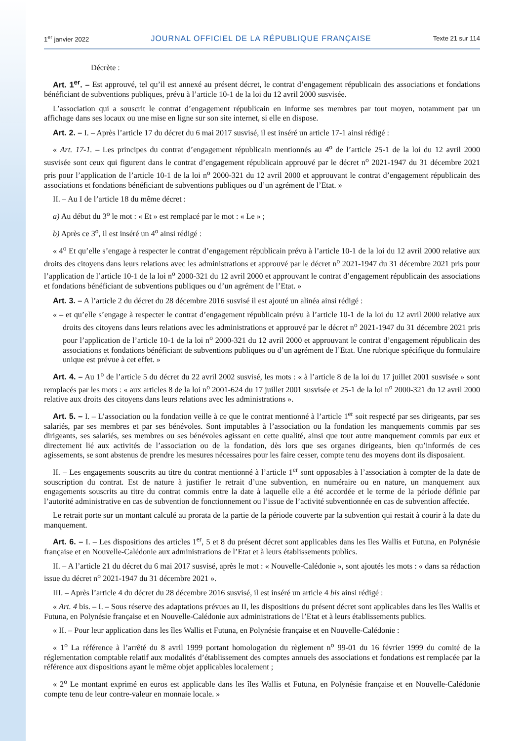1<sup>er</sup> janvier 2022 JOURNAL OFFICIEL DE LA RÉPUBLIQUE FRANÇAISE Texte 21 sur 114
Décrète :
Art. 1<sup>er</sup>. – Est approuvé, tel qu’il est annexé au présent décret, le contrat d’engagement républicain des associations et fondations bénéficiant de subventions publiques, prévu à l’article 10-1 de la loi du 12 avril 2000 susvisée.
L’association qui a souscrit le contrat d’engagement républicain en informe ses membres par tout moyen, notamment par un affichage dans ses locaux ou une mise en ligne sur son site internet, si elle en dispose.
Art. 2. – I. – Après l’article 17 du décret du 6 mai 2017 susvisé, il est inséré un article 17-1 ainsi rédigé :
« Art. 17-1. – Les principes du contrat d’engagement républicain mentionnés au 4<sup>o</sup> de l’article 25-1 de la loi du 12 avril 2000 susvisée sont ceux qui figurent dans le contrat d’engagement républicain approuvé par le décret n<sup>o</sup> 2021-1947 du 31 décembre 2021 pris pour l’application de l’article 10-1 de la loi n<sup>o</sup> 2000-321 du 12 avril 2000 et approuvant le contrat d’engagement républicain des associations et fondations bénéficiant de subventions publiques ou d’un agrément de l’Etat. »
II. – Au I de l’article 18 du même décret :
a) Au début du 3<sup>o</sup> le mot : « Et » est remplacé par le mot : « Le » ;
b) Après ce 3<sup>o</sup>, il est inséré un 4<sup>o</sup> ainsi rédigé :
« 4<sup>o</sup> Et qu’elle s’engage à respecter le contrat d’engagement républicain prévu à l’article 10-1 de la loi du 12 avril 2000 relative aux droits des citoyens dans leurs relations avec les administrations et approuvé par le décret n<sup>o</sup> 2021-1947 du 31 décembre 2021 pris pour l’application de l’article 10-1 de la loi n<sup>o</sup> 2000-321 du 12 avril 2000 et approuvant le contrat d’engagement républicain des associations et fondations bénéficiant de subventions publiques ou d’un agrément de l’Etat. »
Art. 3. – A l’article 2 du décret du 28 décembre 2016 susvisé il est ajouté un alinéa ainsi rédigé :
« – et qu’elle s’engage à respecter le contrat d’engagement républicain prévu à l’article 10-1 de la loi du 12 avril 2000 relative aux droits des citoyens dans leurs relations avec les administrations et approuvé par le décret n<sup>o</sup> 2021-1947 du 31 décembre 2021 pris pour l’application de l’article 10-1 de la loi n<sup>o</sup> 2000-321 du 12 avril 2000 et approuvant le contrat d’engagement républicain des associations et fondations bénéficiant de subventions publiques ou d’un agrément de l’Etat. Une rubrique spécifique du formulaire unique est prévue à cet effet. »
Art. 4. – Au 1<sup>o</sup> de l’article 5 du décret du 22 avril 2002 susvisé, les mots : « à l’article 8 de la loi du 17 juillet 2001 susvisée » sont remplacés par les mots : « aux articles 8 de la loi n<sup>o</sup> 2001-624 du 17 juillet 2001 susvisée et 25-1 de la loi n<sup>o</sup> 2000-321 du 12 avril 2000 relative aux droits des citoyens dans leurs relations avec les administrations ».
Art. 5. – I. – L’association ou la fondation veille à ce que le contrat mentionné à l’article 1<sup>er</sup> soit respecté par ses dirigeants, par ses salariés, par ses membres et par ses bénévoles. Sont imputables à l’association ou la fondation les manquements commis par ses dirigeants, ses salariés, ses membres ou ses bénévoles agissant en cette qualité, ainsi que tout autre manquement commis par eux et directement lié aux activités de l’association ou de la fondation, dès lors que ses organes dirigeants, bien qu’informés de ces agissements, se sont abstenus de prendre les mesures nécessaires pour les faire cesser, compte tenu des moyens dont ils disposaient.
II. – Les engagements souscrits au titre du contrat mentionné à l’article 1<sup>er</sup> sont opposables à l’association à compter de la date de souscription du contrat. Est de nature à justifier le retrait d’une subvention, en numéraire ou en nature, un manquement aux engagements souscrits au titre du contrat commis entre la date à laquelle elle a été accordée et le terme de la période définie par l’autorité administrative en cas de subvention de fonctionnement ou l’issue de l’activité subventionnée en cas de subvention affectée.
Le retrait porte sur un montant calculé au prorata de la partie de la période couverte par la subvention qui restait à courir à la date du manquement.
Art. 6. – I. – Les dispositions des articles 1<sup>er</sup>, 5 et 8 du présent décret sont applicables dans les îles Wallis et Futuna, en Polynésie française et en Nouvelle-Calédonie aux administrations de l’Etat et à leurs établissements publics.
II. – A l’article 21 du décret du 6 mai 2017 susvisé, après le mot : « Nouvelle-Calédonie », sont ajoutés les mots : « dans sa rédaction issue du décret n<sup>o</sup> 2021-1947 du 31 décembre 2021 ».
III. – Après l’article 4 du décret du 28 décembre 2016 susvisé, il est inséré un article 4 bis ainsi rédigé :
« Art. 4 bis. – I. – Sous réserve des adaptations prévues au II, les dispositions du présent décret sont applicables dans les îles Wallis et Futuna, en Polynésie française et en Nouvelle-Calédonie aux administrations de l’Etat et à leurs établissements publics.
« II. – Pour leur application dans les îles Wallis et Futuna, en Polynésie française et en Nouvelle-Calédonie :
« 1<sup>o</sup> La référence à l’arrêté du 8 avril 1999 portant homologation du règlement n<sup>o</sup> 99-01 du 16 février 1999 du comité de la réglementation comptable relatif aux modalités d’établissement des comptes annuels des associations et fondations est remplacée par la référence aux dispositions ayant le même objet applicables localement ;
« 2<sup>o</sup> Le montant exprimé en euros est applicable dans les îles Wallis et Futuna, en Polynésie française et en Nouvelle-Calédonie compte tenu de leur contre-valeur en monnaie locale. »